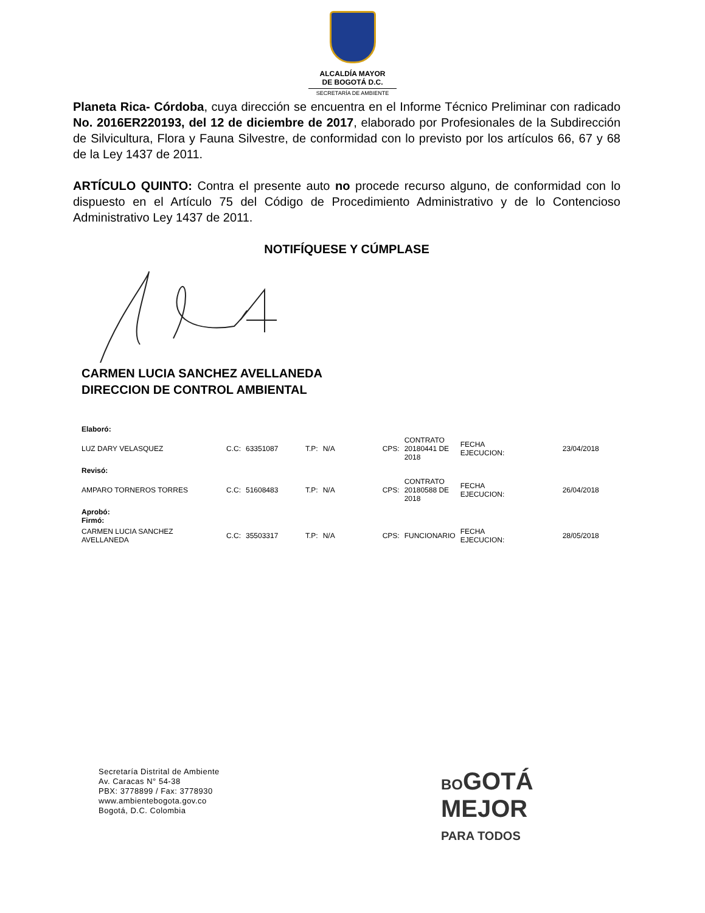ALCALDÍA MAYOR
DE BOGOTÁ D.C.
SECRETARÍA DE AMBIENTE
Planeta Rica- Córdoba, cuya dirección se encuentra en el Informe Técnico Preliminar con radicado No. 2016ER220193, del 12 de diciembre de 2017, elaborado por Profesionales de la Subdirección de Silvicultura, Flora y Fauna Silvestre, de conformidad con lo previsto por los artículos 66, 67 y 68 de la Ley 1437 de 2011.
ARTÍCULO QUINTO: Contra el presente auto no procede recurso alguno, de conformidad con lo dispuesto en el Artículo 75 del Código de Procedimiento Administrativo y de lo Contencioso Administrativo Ley 1437 de 2011.
NOTIFÍQUESE Y CÚMPLASE
CARMEN LUCIA SANCHEZ AVELLANEDA
DIRECCION DE CONTROL AMBIENTAL
| Elaboró: | | | | | | | | |
| LUZ DARY VELASQUEZ | C.C: | 63351087 | T.P: | N/A | CPS: | CONTRATO 20180441 DE 2018 | FECHA EJECUCION: | 23/04/2018 |
| Revisó: | | | | | | | | |
| AMPARO TORNEROS TORRES | C.C: | 51608483 | T.P: | N/A | CPS: | CONTRATO 20180588 DE 2018 | FECHA EJECUCION: | 26/04/2018 |
| Aprobó: Firmó: | | | | | | | | |
| CARMEN LUCIA SANCHEZ AVELLANEDA | C.C: | 35503317 | T.P: | N/A | CPS: | FUNCIONARIO | FECHA EJECUCION: | 28/05/2018 |
Secretaría Distrital de Ambiente
Av. Caracas N° 54-38
PBX: 3778899 / Fax: 3778930
www.ambientebogota.gov.co
Bogotá, D.C. Colombia
BO GOTÁ
MEJOR
PARA TODOS